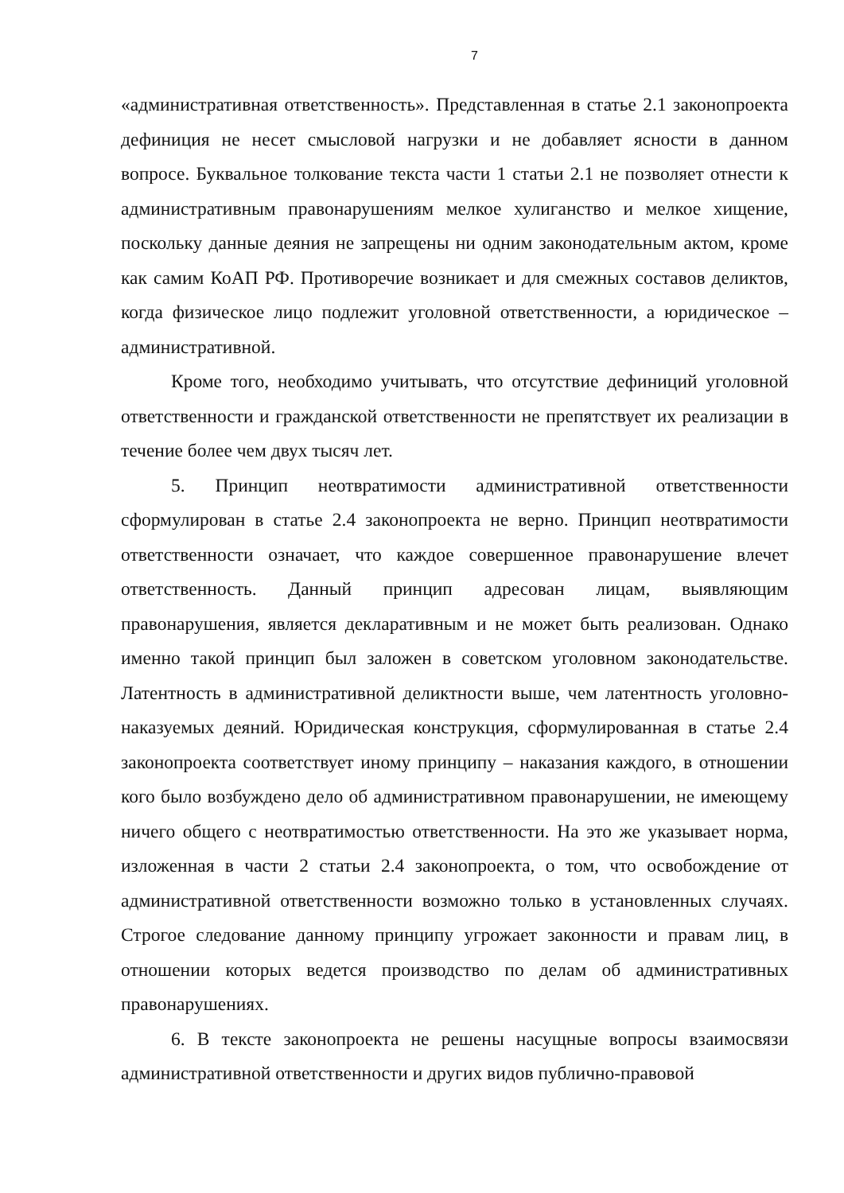7
«административная ответственность». Представленная в статье 2.1 законопроекта дефиниция не несет смысловой нагрузки и не добавляет ясности в данном вопросе. Буквальное толкование текста части 1 статьи 2.1 не позволяет отнести к административным правонарушениям мелкое хулиганство и мелкое хищение, поскольку данные деяния не запрещены ни одним законодательным актом, кроме как самим КоАП РФ. Противоречие возникает и для смежных составов деликтов, когда физическое лицо подлежит уголовной ответственности, а юридическое – административной.
Кроме того, необходимо учитывать, что отсутствие дефиниций уголовной ответственности и гражданской ответственности не препятствует их реализации в течение более чем двух тысяч лет.
5. Принцип неотвратимости административной ответственности сформулирован в статье 2.4 законопроекта не верно. Принцип неотвратимости ответственности означает, что каждое совершенное правонарушение влечет ответственность. Данный принцип адресован лицам, выявляющим правонарушения, является декларативным и не может быть реализован. Однако именно такой принцип был заложен в советском уголовном законодательстве. Латентность в административной деликтности выше, чем латентность уголовно-наказуемых деяний. Юридическая конструкция, сформулированная в статье 2.4 законопроекта соответствует иному принципу – наказания каждого, в отношении кого было возбуждено дело об административном правонарушении, не имеющему ничего общего с неотвратимостью ответственности. На это же указывает норма, изложенная в части 2 статьи 2.4 законопроекта, о том, что освобождение от административной ответственности возможно только в установленных случаях. Строгое следование данному принципу угрожает законности и правам лиц, в отношении которых ведется производство по делам об административных правонарушениях.
6. В тексте законопроекта не решены насущные вопросы взаимосвязи административной ответственности и других видов публично-правовой